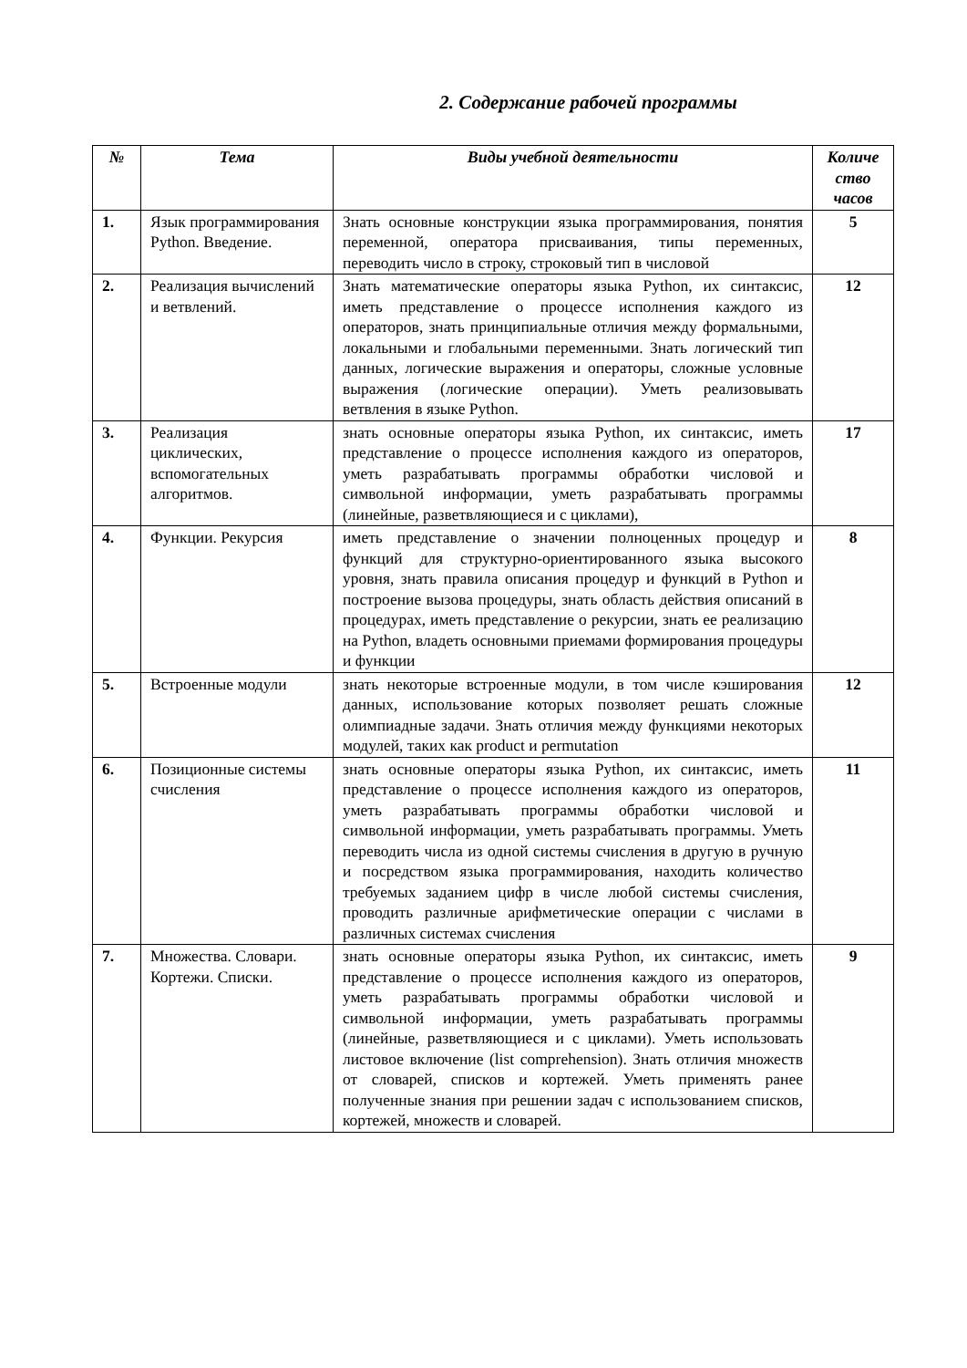2. Содержание рабочей программы
| № | Тема | Виды учебной деятельности | Количе ство часов |
| --- | --- | --- | --- |
| 1. | Язык программирования Python. Введение. | Знать основные конструкции языка программирования, понятия переменной, оператора присваивания, типы переменных, переводить число в строку, строковый тип в числовой | 5 |
| 2. | Реализация вычислений и ветвлений. | Знать математические операторы языка Python, их синтаксис, иметь представление о процессе исполнения каждого из операторов, знать принципиальные отличия между формальными, локальными и глобальными переменными. Знать логический тип данных, логические выражения и операторы, сложные условные выражения (логические операции). Уметь реализовывать ветвления в языке Python. | 12 |
| 3. | Реализация циклических, вспомогательных алгоритмов. | знать основные операторы языка Python, их синтаксис, иметь представление о процессе исполнения каждого из операторов, уметь разрабатывать программы обработки числовой и символьной информации, уметь разрабатывать программы (линейные, разветвляющиеся и с циклами), | 17 |
| 4. | Функции. Рекурсия | иметь представление о значении полноценных процедур и функций для структурно-ориентированного языка высокого уровня, знать правила описания процедур и функций в Python и построение вызова процедуры, знать область действия описаний в процедурах, иметь представление о рекурсии, знать ее реализацию на Python, владеть основными приемами формирования процедуры и функции | 8 |
| 5. | Встроенные модули | знать некоторые встроенные модули, в том числе кэширования данных, использование которых позволяет решать сложные олимпиадные задачи. Знать отличия между функциями некоторых модулей, таких как product и permutation | 12 |
| 6. | Позиционные системы счисления | знать основные операторы языка Python, их синтаксис, иметь представление о процессе исполнения каждого из операторов, уметь разрабатывать программы обработки числовой и символьной информации, уметь разрабатывать программы. Уметь переводить числа из одной системы счисления в другую в ручную и посредством языка программирования, находить количество требуемых заданием цифр в числе любой системы счисления, проводить различные арифметические операции с числами в различных системах счисления | 11 |
| 7. | Множества. Словари. Кортежи. Списки. | знать основные операторы языка Python, их синтаксис, иметь представление о процессе исполнения каждого из операторов, уметь разрабатывать программы обработки числовой и символьной информации, уметь разрабатывать программы (линейные, разветвляющиеся и с циклами). Уметь использовать листовое включение (list comprehension). Знать отличия множеств от словарей, списков и кортежей. Уметь применять ранее полученные знания при решении задач с использованием списков, кортежей, множеств и словарей. | 9 |